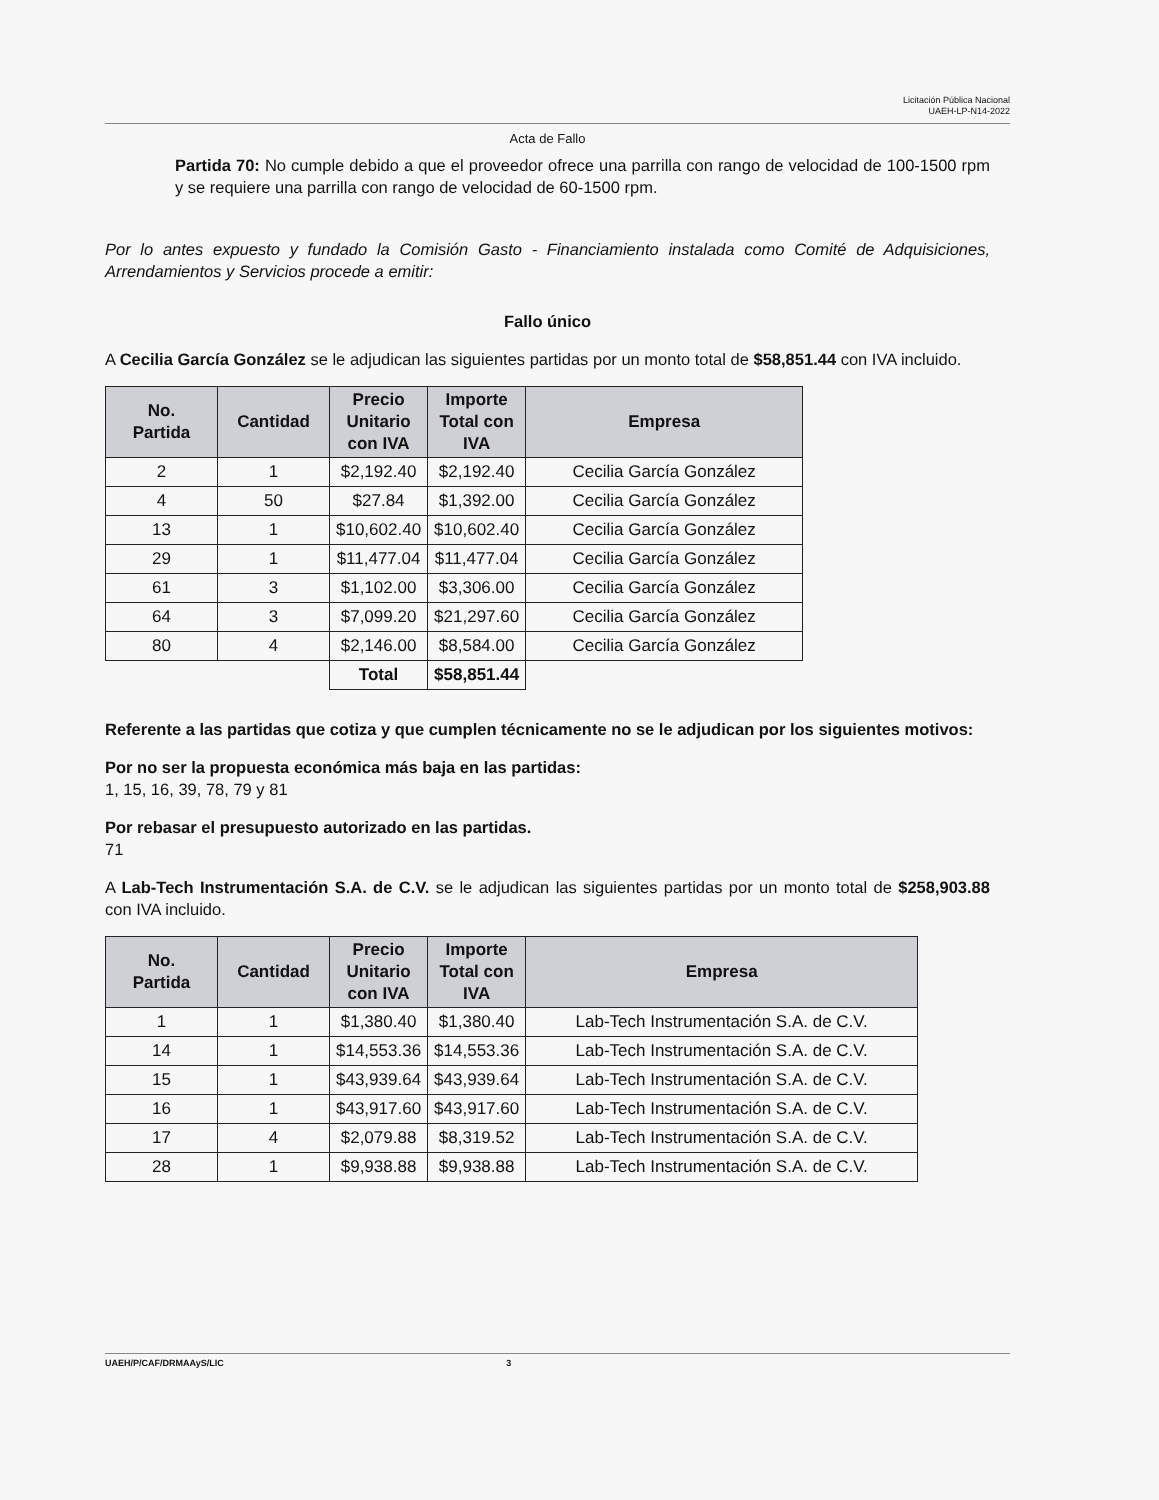Licitación Pública Nacional
UAEH-LP-N14-2022
Acta de Fallo
Partida 70: No cumple debido a que el proveedor ofrece una parrilla con rango de velocidad de 100-1500 rpm y se requiere una parrilla con rango de velocidad de 60-1500 rpm.
Por lo antes expuesto y fundado la Comisión Gasto - Financiamiento instalada como Comité de Adquisiciones, Arrendamientos y Servicios procede a emitir:
Fallo único
A Cecilia García González se le adjudican las siguientes partidas por un monto total de $58,851.44 con IVA incluido.
| No. Partida | Cantidad | Precio Unitario con IVA | Importe Total con IVA | Empresa |
| --- | --- | --- | --- | --- |
| 2 | 1 | $2,192.40 | $2,192.40 | Cecilia García González |
| 4 | 50 | $27.84 | $1,392.00 | Cecilia García González |
| 13 | 1 | $10,602.40 | $10,602.40 | Cecilia García González |
| 29 | 1 | $11,477.04 | $11,477.04 | Cecilia García González |
| 61 | 3 | $1,102.00 | $3,306.00 | Cecilia García González |
| 64 | 3 | $7,099.20 | $21,297.60 | Cecilia García González |
| 80 | 4 | $2,146.00 | $8,584.00 | Cecilia García González |
| | | Total | $58,851.44 | |
Referente a las partidas que cotiza y que cumplen técnicamente no se le adjudican por los siguientes motivos:
Por no ser la propuesta económica más baja en las partidas:
1, 15, 16, 39, 78, 79 y 81
Por rebasar el presupuesto autorizado en las partidas.
71
A Lab-Tech Instrumentación S.A. de C.V. se le adjudican las siguientes partidas por un monto total de $258,903.88 con IVA incluido.
| No. Partida | Cantidad | Precio Unitario con IVA | Importe Total con IVA | Empresa |
| --- | --- | --- | --- | --- |
| 1 | 1 | $1,380.40 | $1,380.40 | Lab-Tech Instrumentación S.A. de C.V. |
| 14 | 1 | $14,553.36 | $14,553.36 | Lab-Tech Instrumentación S.A. de C.V. |
| 15 | 1 | $43,939.64 | $43,939.64 | Lab-Tech Instrumentación S.A. de C.V. |
| 16 | 1 | $43,917.60 | $43,917.60 | Lab-Tech Instrumentación S.A. de C.V. |
| 17 | 4 | $2,079.88 | $8,319.52 | Lab-Tech Instrumentación S.A. de C.V. |
| 28 | 1 | $9,938.88 | $9,938.88 | Lab-Tech Instrumentación S.A. de C.V. |
UAEH/P/CAF/DRMAAyS/LIC 3